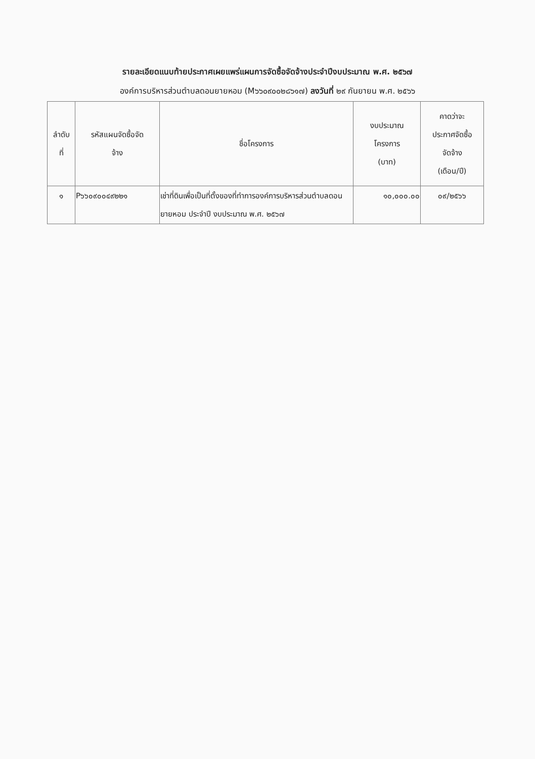รายละเอียดแนบท้ายประกาศเผยแพร่แผนการจัดซื้อจัดจ้างประจำปีงบประมาณ พ.ศ. ๒๕๖๗
องค์การบริหารส่วนตำบลดอนยายหอม (M๖๖๐๙๐๐๒๘๖๑๗) ลงวันที่ ๒๙ กันยายน พ.ศ. ๒๕๖๖
| ลำดับ ที่ | รหัสแผนจัดซื้อจัด จ้าง | ชื่อโครงการ | งบประมาณ โครงการ (บาท) | คาดว่าจะ ประกาศจัดซื้อ จัดจ้าง (เดือน/ปี) |
| --- | --- | --- | --- | --- |
| ๑ | P๖๖๐๙๐๐๔๙๒๒๑ | เช่าที่ดินเพื่อเป็นที่ตั้งของที่ทำการองค์การบริหารส่วนตำบลดอนยายหอม ประจำปี งบประมาณ พ.ศ. ๒๕๖๗ | ๑๐,๐๐๐.๐๐ | ๐๙/๒๕๖๖ |